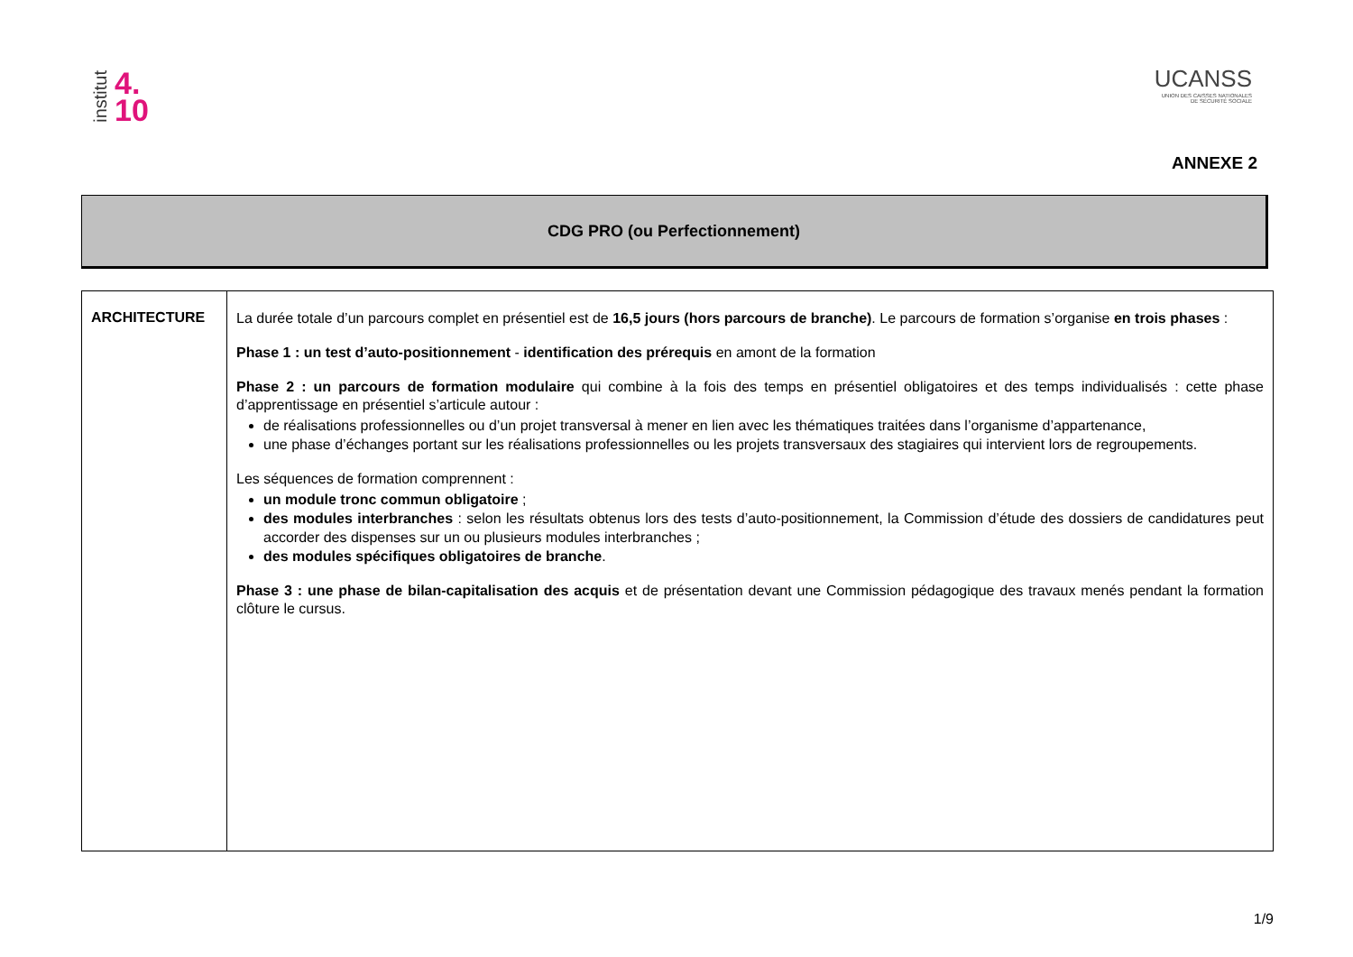institut 4.
10
UCANSS
UNION DES CAISSES NATIONALES
DE SÉCURITÉ SOCIALE
ANNEXE 2
CDG PRO (ou Perfectionnement)
| ARCHITECTURE | La durée totale d’un parcours complet en présentiel est de 16,5 jours (hors parcours de branche) . Le parcours de formation s’organise en trois phases : Phase 1 : un test d’auto-positionnement - identification des prérequis en amont de la formation Phase 2 : un parcours de formation modulaire qui combine à la fois des temps en présentiel obligatoires et des temps individualisés : cette phase d’apprentissage en présentiel s’articule autour : de réalisations professionnelles ou d’un projet transversal à mener en lien avec les thématiques traitées dans l’organisme d’appartenance, une phase d’échanges portant sur les réalisations professionnelles ou les projets transversaux des stagiaires qui intervient lors de regroupements. Les séquences de formation comprennent : un module tronc commun obligatoire ; des modules interbranches : selon les résultats obtenus lors des tests d’auto-positionnement, la Commission d’étude des dossiers de candidatures peut accorder des dispenses sur un ou plusieurs modules interbranches ; des modules spécifiques obligatoires de branche . Phase 3 : une phase de bilan-capitalisation des acquis et de présentation devant une Commission pédagogique des travaux menés pendant la formation clôture le cursus. |
1/9